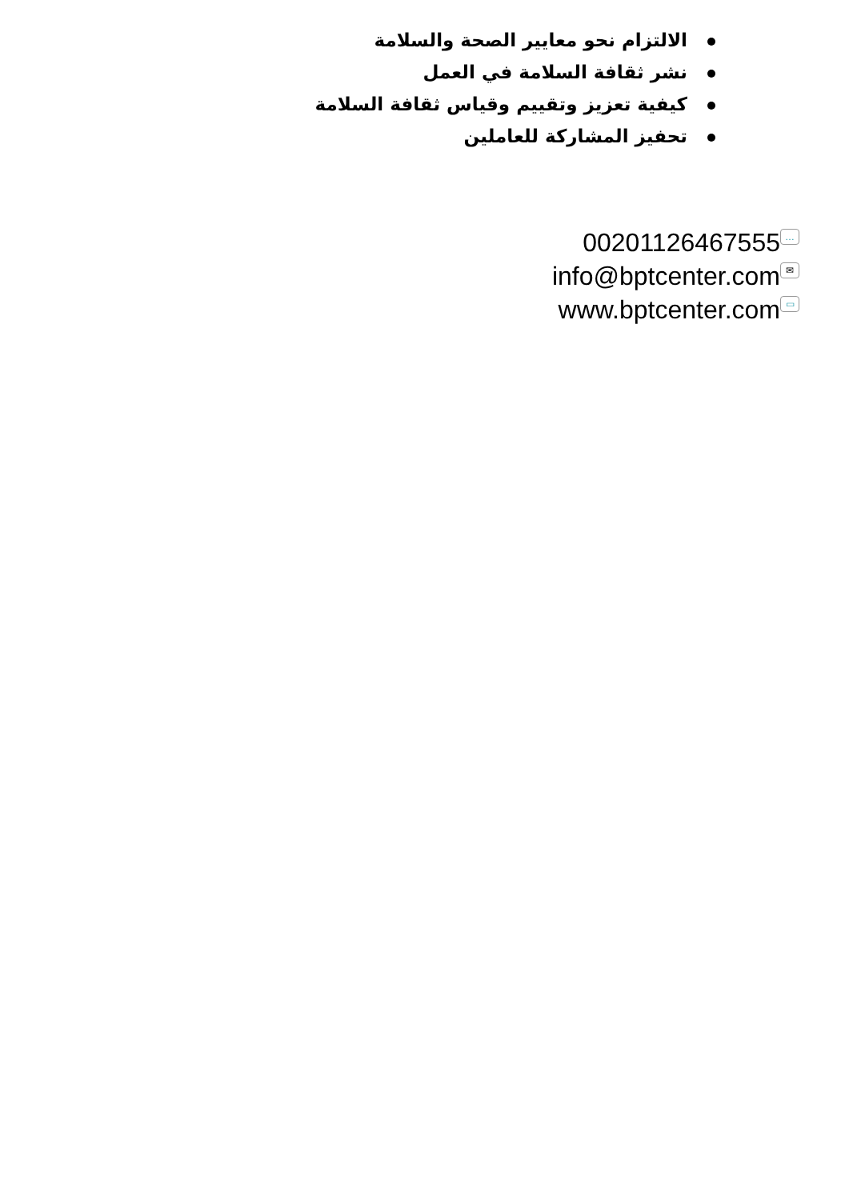الالتزام نحو معايير الصحة والسلامة
نشر ثقافة السلامة في العمل
كيفية تعزيز وتقييم وقياس ثقافة السلامة
تحفيز المشاركة للعاملين
00201126467555 …
info@bptcenter.com ✉
www.bptcenter.com ▭